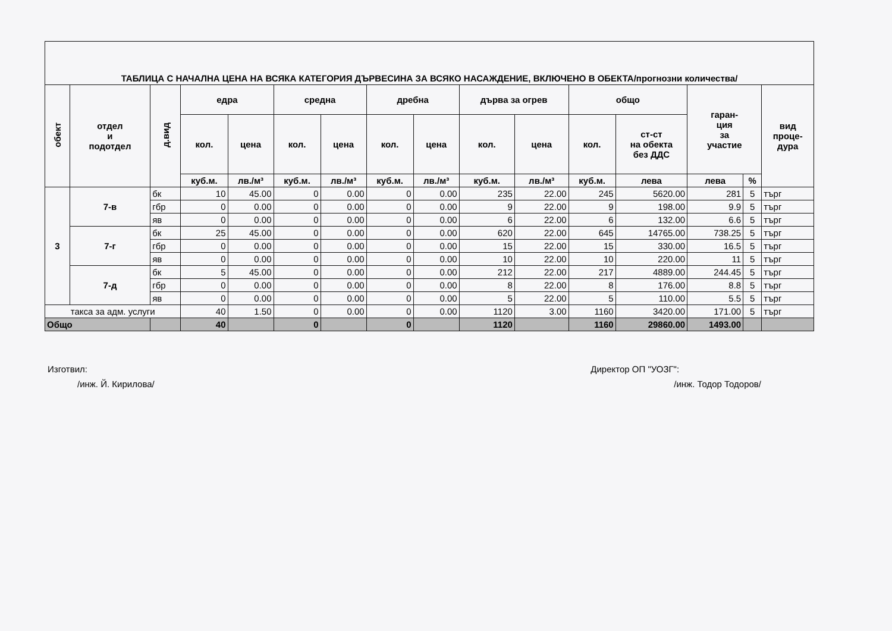| ТАБЛИЦА С НАЧАЛНА ЦЕНА НА ВСЯКА КАТЕГОРИЯ ДЪРВЕСИНА ЗА ВСЯКО НАСАЖДЕНИЕ, ВКЛЮЧЕНО В ОБЕКТА/прогнозни количества/ | | | | | | | | | | | | | | | |
| обект | отдел и подотдел | д.вид | едра | | средна | | дребна | | дърва за огрев | | общо | | гаран- ция за участие | | вид проце- дура |
| | | | кол. | цена | кол. | цена | кол. | цена | кол. | цена | кол. | ст-ст на обекта без ДДС | | | |
| | | | куб.м. | лв./м³ | куб.м. | лв./м³ | куб.м. | лв./м³ | куб.м. | лв./м³ | куб.м. | лева | лева | % | |
| 3 | 7-в | бк | 10 | 45.00 | 0 | 0.00 | 0 | 0.00 | 235 | 22.00 | 245 | 5620.00 | 281 | 5 | търг |
| | | гбр | 0 | 0.00 | 0 | 0.00 | 0 | 0.00 | 9 | 22.00 | 9 | 198.00 | 9.9 | 5 | търг |
| | | яв | 0 | 0.00 | 0 | 0.00 | 0 | 0.00 | 6 | 22.00 | 6 | 132.00 | 6.6 | 5 | търг |
| | 7-г | бк | 25 | 45.00 | 0 | 0.00 | 0 | 0.00 | 620 | 22.00 | 645 | 14765.00 | 738.25 | 5 | търг |
| | | гбр | 0 | 0.00 | 0 | 0.00 | 0 | 0.00 | 15 | 22.00 | 15 | 330.00 | 16.5 | 5 | търг |
| | | яв | 0 | 0.00 | 0 | 0.00 | 0 | 0.00 | 10 | 22.00 | 10 | 220.00 | 11 | 5 | търг |
| | 7-д | бк | 5 | 45.00 | 0 | 0.00 | 0 | 0.00 | 212 | 22.00 | 217 | 4889.00 | 244.45 | 5 | търг |
| | | гбр | 0 | 0.00 | 0 | 0.00 | 0 | 0.00 | 8 | 22.00 | 8 | 176.00 | 8.8 | 5 | търг |
| | | яв | 0 | 0.00 | 0 | 0.00 | 0 | 0.00 | 5 | 22.00 | 5 | 110.00 | 5.5 | 5 | търг |
| такса за адм. услуги | | | 40 | 1.50 | 0 | 0.00 | 0 | 0.00 | 1120 | 3.00 | 1160 | 3420.00 | 171.00 | 5 | търг |
| Общо | | | 40 | | 0 | | 0 | | 1120 | | 1160 | 29860.00 | 1493.00 | | |
Изготвил:
/инж. Й. Кирилова/
Директор ОП "УОЗГ":
/инж. Тодор Тодоров/